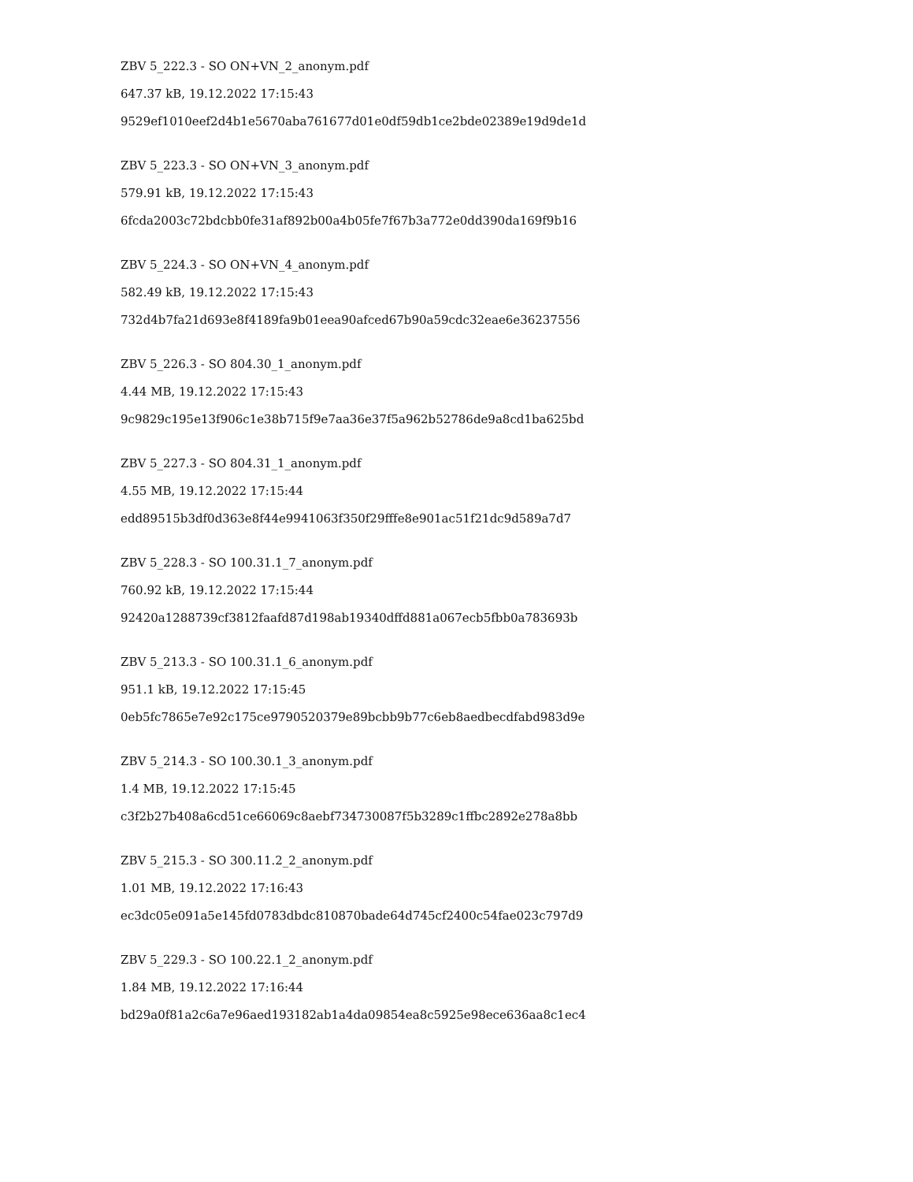ZBV 5_222.3 - SO ON+VN_2_anonym.pdf
647.37 kB, 19.12.2022 17:15:43
9529ef1010eef2d4b1e5670aba761677d01e0df59db1ce2bde02389e19d9de1d
ZBV 5_223.3 - SO ON+VN_3_anonym.pdf
579.91 kB, 19.12.2022 17:15:43
6fcda2003c72bdcbb0fe31af892b00a4b05fe7f67b3a772e0dd390da169f9b16
ZBV 5_224.3 - SO ON+VN_4_anonym.pdf
582.49 kB, 19.12.2022 17:15:43
732d4b7fa21d693e8f4189fa9b01eea90afced67b90a59cdc32eae6e36237556
ZBV 5_226.3 - SO 804.30_1_anonym.pdf
4.44 MB, 19.12.2022 17:15:43
9c9829c195e13f906c1e38b715f9e7aa36e37f5a962b52786de9a8cd1ba625bd
ZBV 5_227.3 - SO 804.31_1_anonym.pdf
4.55 MB, 19.12.2022 17:15:44
edd89515b3df0d363e8f44e9941063f350f29fffe8e901ac51f21dc9d589a7d7
ZBV 5_228.3 - SO 100.31.1_7_anonym.pdf
760.92 kB, 19.12.2022 17:15:44
92420a1288739cf3812faafd87d198ab19340dffd881a067ecb5fbb0a783693b
ZBV 5_213.3 - SO 100.31.1_6_anonym.pdf
951.1 kB, 19.12.2022 17:15:45
0eb5fc7865e7e92c175ce9790520379e89bcbb9b77c6eb8aedbecdfabd983d9e
ZBV 5_214.3 - SO 100.30.1_3_anonym.pdf
1.4 MB, 19.12.2022 17:15:45
c3f2b27b408a6cd51ce66069c8aebf734730087f5b3289c1ffbc2892e278a8bb
ZBV 5_215.3 - SO 300.11.2_2_anonym.pdf
1.01 MB, 19.12.2022 17:16:43
ec3dc05e091a5e145fd0783dbdc810870bade64d745cf2400c54fae023c797d9
ZBV 5_229.3 - SO 100.22.1_2_anonym.pdf
1.84 MB, 19.12.2022 17:16:44
bd29a0f81a2c6a7e96aed193182ab1a4da09854ea8c5925e98ece636aa8c1ec4